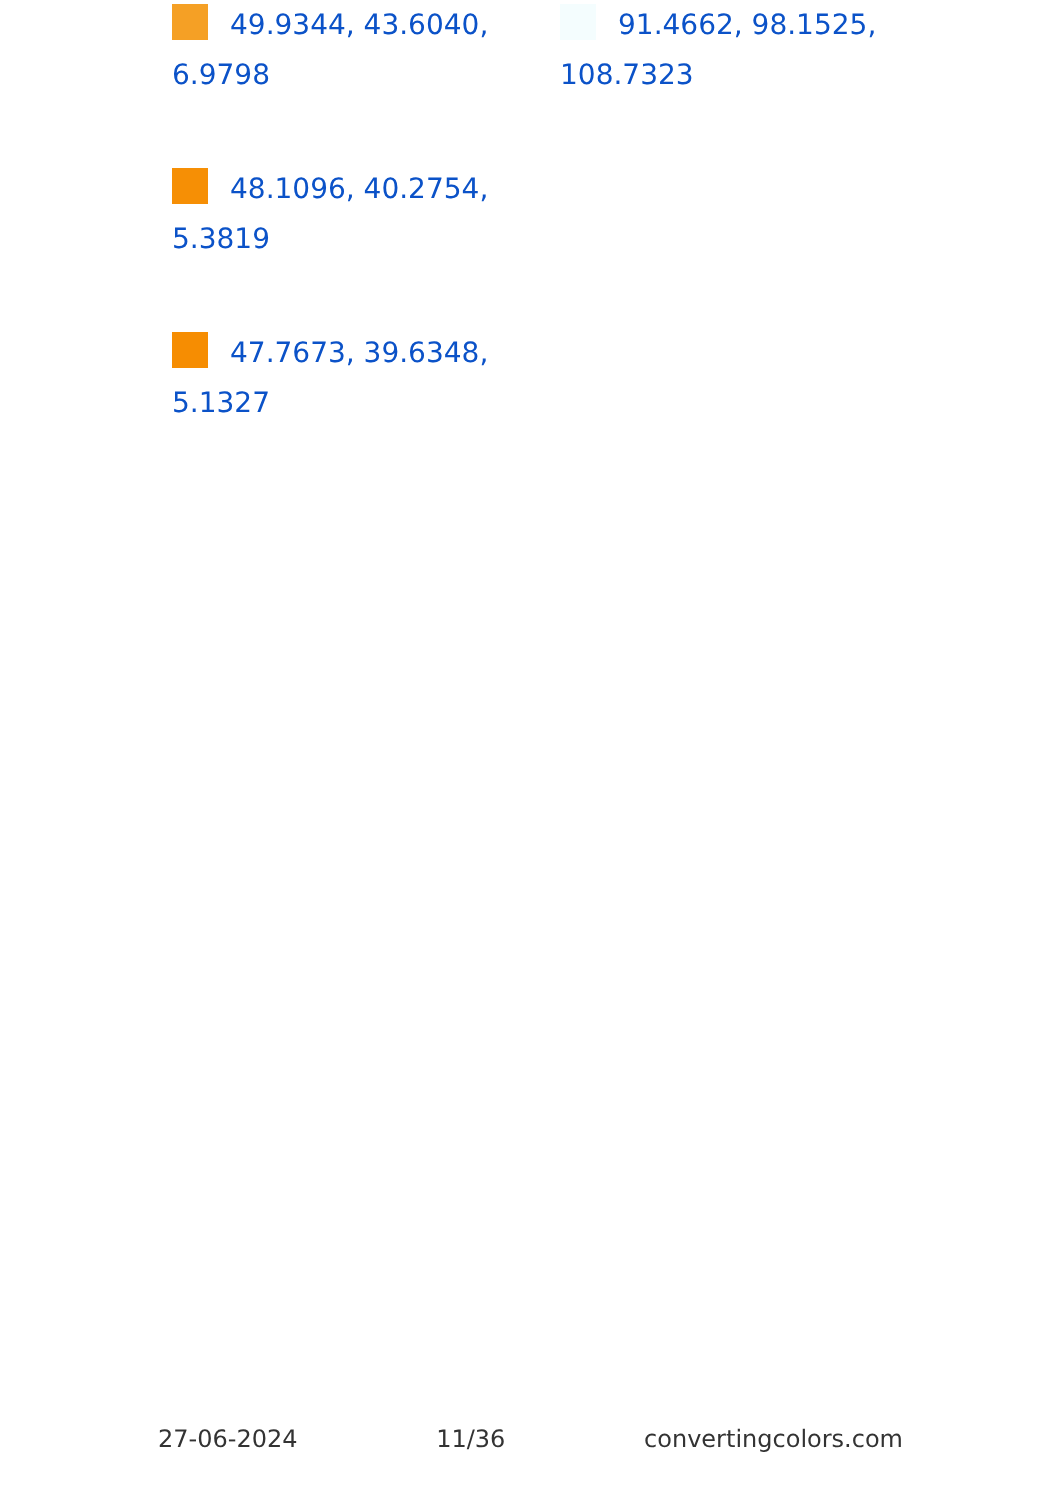49.9344, 43.6040, 6.9798
91.4662, 98.1525, 108.7323
48.1096, 40.2754, 5.3819
47.7673, 39.6348, 5.1327
27-06-2024 11/36 convertingcolors.com